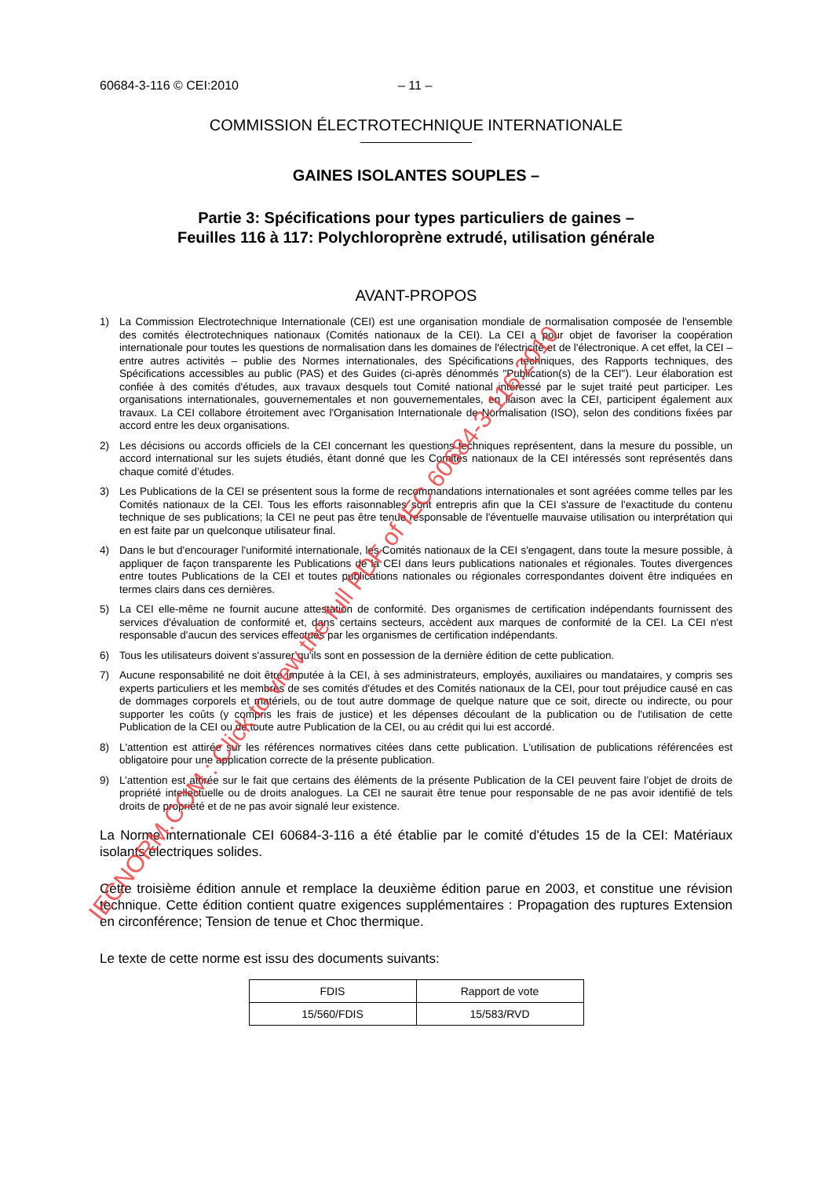60684-3-116 © CEI:2010 – 11 –
COMMISSION ÉLECTROTECHNIQUE INTERNATIONALE
GAINES ISOLANTES SOUPLES –
Partie 3: Spécifications pour types particuliers de gaines –
Feuilles 116 à 117: Polychloroprène extrudé, utilisation générale
AVANT-PROPOS
1) La Commission Electrotechnique Internationale (CEI) est une organisation mondiale de normalisation composée de l'ensemble des comités électrotechniques nationaux (Comités nationaux de la CEI). La CEI a pour objet de favoriser la coopération internationale pour toutes les questions de normalisation dans les domaines de l'électricité et de l'électronique. A cet effet, la CEI – entre autres activités – publie des Normes internationales, des Spécifications techniques, des Rapports techniques, des Spécifications accessibles au public (PAS) et des Guides (ci-après dénommés "Publication(s) de la CEI"). Leur élaboration est confiée à des comités d'études, aux travaux desquels tout Comité national intéressé par le sujet traité peut participer. Les organisations internationales, gouvernementales et non gouvernementales, en liaison avec la CEI, participent également aux travaux. La CEI collabore étroitement avec l'Organisation Internationale de Normalisation (ISO), selon des conditions fixées par accord entre les deux organisations.
2) Les décisions ou accords officiels de la CEI concernant les questions techniques représentent, dans la mesure du possible, un accord international sur les sujets étudiés, étant donné que les Comités nationaux de la CEI intéressés sont représentés dans chaque comité d’études.
3) Les Publications de la CEI se présentent sous la forme de recommandations internationales et sont agréées comme telles par les Comités nationaux de la CEI. Tous les efforts raisonnables sont entrepris afin que la CEI s'assure de l'exactitude du contenu technique de ses publications; la CEI ne peut pas être tenue responsable de l'éventuelle mauvaise utilisation ou interprétation qui en est faite par un quelconque utilisateur final.
4) Dans le but d'encourager l'uniformité internationale, les Comités nationaux de la CEI s'engagent, dans toute la mesure possible, à appliquer de façon transparente les Publications de la CEI dans leurs publications nationales et régionales. Toutes divergences entre toutes Publications de la CEI et toutes publications nationales ou régionales correspondantes doivent être indiquées en termes clairs dans ces dernières.
5) La CEI elle-même ne fournit aucune attestation de conformité. Des organismes de certification indépendants fournissent des services d'évaluation de conformité et, dans certains secteurs, accèdent aux marques de conformité de la CEI. La CEI n'est responsable d'aucun des services effectués par les organismes de certification indépendants.
6) Tous les utilisateurs doivent s'assurer qu'ils sont en possession de la dernière édition de cette publication.
7) Aucune responsabilité ne doit être imputée à la CEI, à ses administrateurs, employés, auxiliaires ou mandataires, y compris ses experts particuliers et les membres de ses comités d'études et des Comités nationaux de la CEI, pour tout préjudice causé en cas de dommages corporels et matériels, ou de tout autre dommage de quelque nature que ce soit, directe ou indirecte, ou pour supporter les coûts (y compris les frais de justice) et les dépenses découlant de la publication ou de l'utilisation de cette Publication de la CEI ou de toute autre Publication de la CEI, ou au crédit qui lui est accordé.
8) L'attention est attirée sur les références normatives citées dans cette publication. L'utilisation de publications référencées est obligatoire pour une application correcte de la présente publication.
9) L’attention est attirée sur le fait que certains des éléments de la présente Publication de la CEI peuvent faire l’objet de droits de propriété intellectuelle ou de droits analogues. La CEI ne saurait être tenue pour responsable de ne pas avoir identifié de tels droits de propriété et de ne pas avoir signalé leur existence.
La Norme internationale CEI 60684-3-116 a été établie par le comité d'études 15 de la CEI: Matériaux isolants électriques solides.
Cette troisième édition annule et remplace la deuxième édition parue en 2003, et constitue une révision technique. Cette édition contient quatre exigences supplémentaires : Propagation des ruptures Extension en circonférence; Tension de tenue et Choc thermique.
Le texte de cette norme est issu des documents suivants:
| FDIS | Rapport de vote |
| --- | --- |
| 15/560/FDIS | 15/583/RVD |
IECNORM.COM : Click to view the full PDF of IEC 60684-3-116:2010